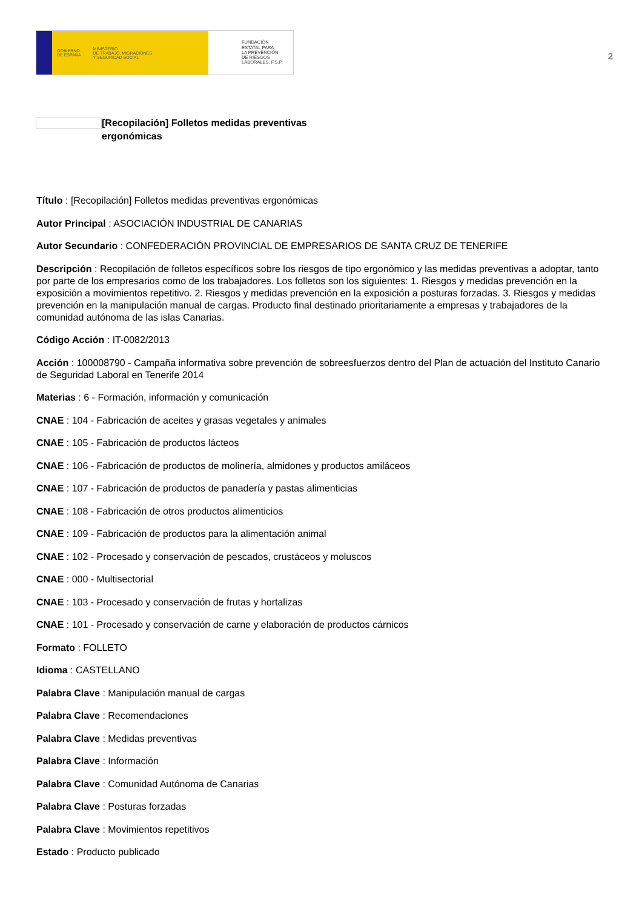GOBIERNO
DE ESPAÑA MINISTERIO
DE TRABAJO, MIGRACIONES
Y SEGURIDAD SOCIAL
FUNDACIÓN
ESTATAL PARA
LA PREVENCIÓN
DE RIESGOS
LABORALES, F.S.P.
2
[Recopilación] Folletos medidas preventivas ergonómicas
Título : [Recopilación] Folletos medidas preventivas ergonómicas
Autor Principal : ASOCIACIÓN INDUSTRIAL DE CANARIAS
Autor Secundario : CONFEDERACIÓN PROVINCIAL DE EMPRESARIOS DE SANTA CRUZ DE TENERIFE
Descripción : Recopilación de folletos específicos sobre los riesgos de tipo ergonómico y las medidas preventivas a adoptar, tanto por parte de los empresarios como de los trabajadores. Los folletos son los siguientes: 1. Riesgos y medidas prevención en la exposición a movimientos repetitivo. 2. Riesgos y medidas prevención en la exposición a posturas forzadas. 3. Riesgos y medidas prevención en la manipulación manual de cargas. Producto final destinado prioritariamente a empresas y trabajadores de la comunidad autónoma de las islas Canarias.
Código Acción : IT-0082/2013
Acción : 100008790 - Campaña informativa sobre prevención de sobreesfuerzos dentro del Plan de actuación del Instituto Canario de Seguridad Laboral en Tenerife 2014
Materias : 6 - Formación, información y comunicación
CNAE : 104 - Fabricación de aceites y grasas vegetales y animales
CNAE : 105 - Fabricación de productos lácteos
CNAE : 106 - Fabricación de productos de molinería, almidones y productos amiláceos
CNAE : 107 - Fabricación de productos de panadería y pastas alimenticias
CNAE : 108 - Fabricación de otros productos alimenticios
CNAE : 109 - Fabricación de productos para la alimentación animal
CNAE : 102 - Procesado y conservación de pescados, crustáceos y moluscos
CNAE : 000 - Multisectorial
CNAE : 103 - Procesado y conservación de frutas y hortalizas
CNAE : 101 - Procesado y conservación de carne y elaboración de productos cárnicos
Formato : FOLLETO
Idioma : CASTELLANO
Palabra Clave : Manipulación manual de cargas
Palabra Clave : Recomendaciones
Palabra Clave : Medidas preventivas
Palabra Clave : Información
Palabra Clave : Comunidad Autónoma de Canarias
Palabra Clave : Posturas forzadas
Palabra Clave : Movimientos repetitivos
Estado : Producto publicado